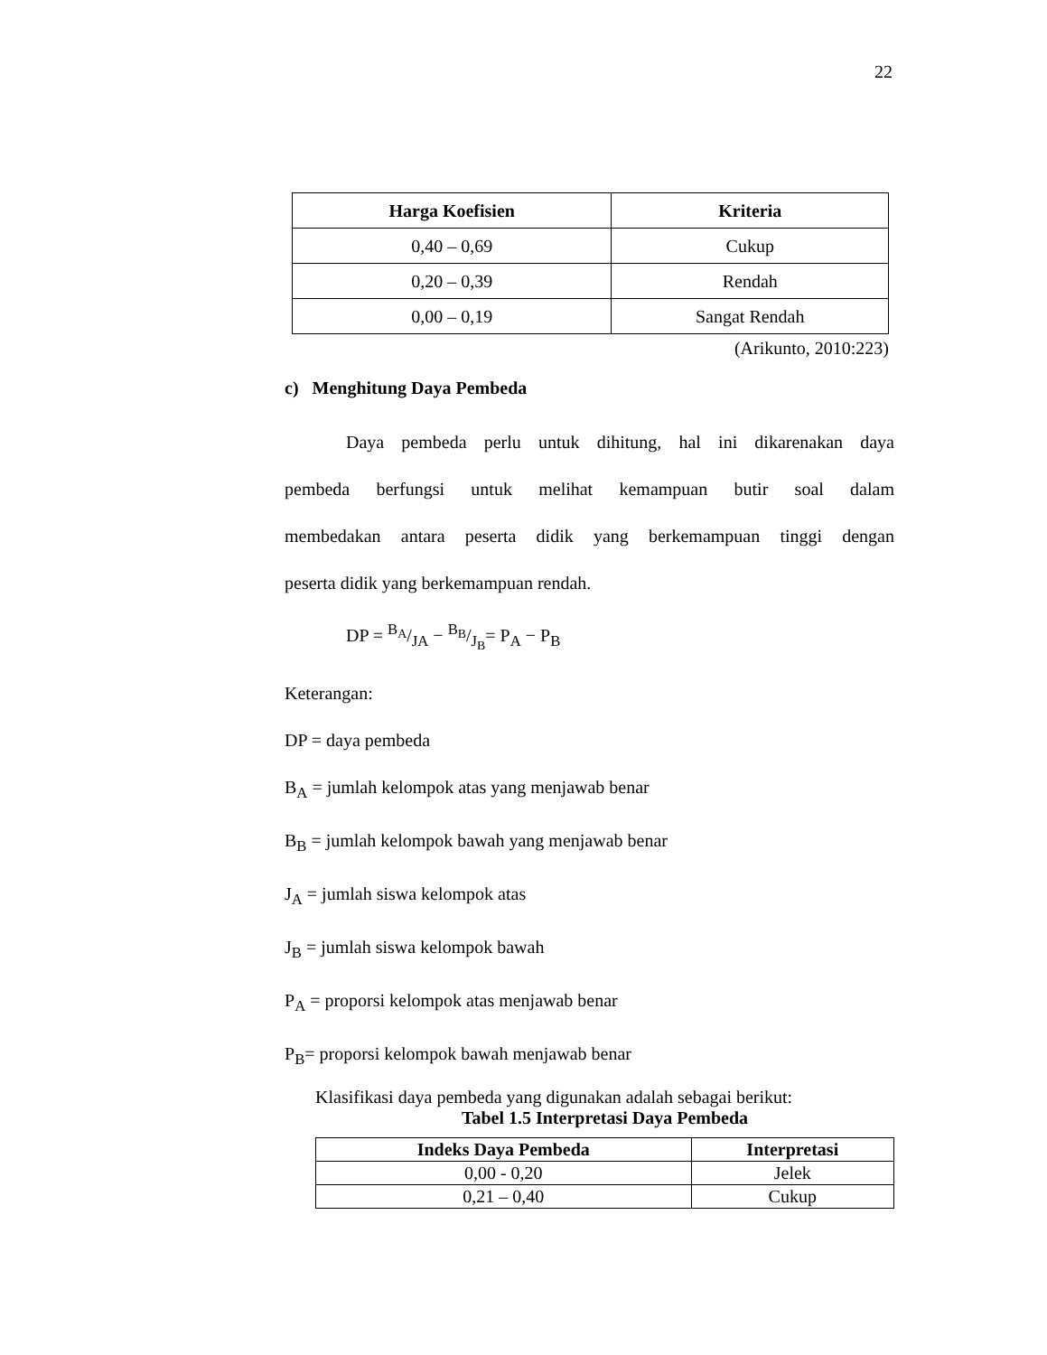22
| Harga Koefisien | Kriteria |
| --- | --- |
| 0,40 – 0,69 | Cukup |
| 0,20 – 0,39 | Rendah |
| 0,00 – 0,19 | Sangat Rendah |
(Arikunto, 2010:223)
c) Menghitung Daya Pembeda
Daya pembeda perlu untuk dihitung, hal ini dikarenakan daya
pembeda berfungsi untuk melihat kemampuan butir soal dalam
membedakan antara peserta didik yang berkemampuan tinggi dengan
peserta didik yang berkemampuan rendah.
DP = B<sub>A</sub>/JA − B<sub>B</sub>/J<sub>B</sub>= P<sub>A</sub> − P<sub>B</sub>
Keterangan:
DP = daya pembeda
B<sub>A</sub> = jumlah kelompok atas yang menjawab benar
B<sub>B</sub> = jumlah kelompok bawah yang menjawab benar
J<sub>A</sub> = jumlah siswa kelompok atas
J<sub>B</sub> = jumlah siswa kelompok bawah
P<sub>A</sub> = proporsi kelompok atas menjawab benar
P<sub>B</sub>= proporsi kelompok bawah menjawab benar
Klasifikasi daya pembeda yang digunakan adalah sebagai berikut:
Tabel 1.5 Interpretasi Daya Pembeda
| Indeks Daya Pembeda | Interpretasi |
| --- | --- |
| 0,00 - 0,20 | Jelek |
| 0,21 – 0,40 | Cukup |